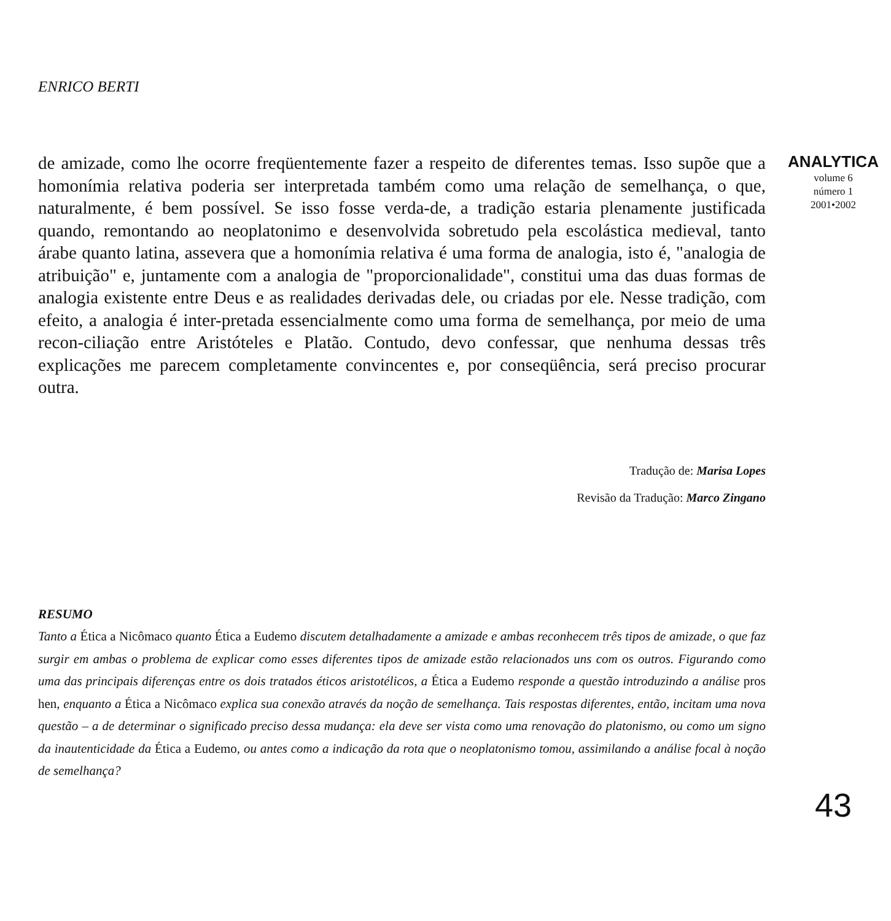ENRICO BERTI
de amizade, como lhe ocorre freqüentemente fazer a respeito de diferentes temas. Isso supõe que a homonímia relativa poderia ser interpretada também como uma relação de semelhança, o que, naturalmente, é bem possível. Se isso fosse verda-de, a tradição estaria plenamente justificada quando, remontando ao neoplatonimo e desenvolvida sobretudo pela escolástica medieval, tanto árabe quanto latina, assevera que a homonímia relativa é uma forma de analogia, isto é, "analogia de atribuição" e, juntamente com a analogia de "proporcionalidade", constitui uma das duas formas de analogia existente entre Deus e as realidades derivadas dele, ou criadas por ele. Nesse tradição, com efeito, a analogia é inter-pretada essencialmente como uma forma de semelhança, por meio de uma recon-ciliação entre Aristóteles e Platão. Contudo, devo confessar, que nenhuma dessas três explicações me parecem completamente convincentes e, por conseqüência, será preciso procurar outra.
Tradução de: Marisa Lopes
Revisão da Tradução: Marco Zingano
RESUMO
Tanto a Ética a Nicômaco quanto Ética a Eudemo discutem detalhadamente a amizade e ambas reconhecem três tipos de amizade, o que faz surgir em ambas o problema de explicar como esses diferentes tipos de amizade estão relacionados uns com os outros. Figurando como uma das principais diferenças entre os dois tratados éticos aristotélicos, a Ética a Eudemo responde a questão introduzindo a análise pros hen, enquanto a Ética a Nicômaco explica sua conexão através da noção de semelhança. Tais respostas diferentes, então, incitam uma nova questão – a de determinar o significado preciso dessa mudança: ela deve ser vista como uma renovação do platonismo, ou como um signo da inautenticidade da Ética a Eudemo, ou antes como a indicação da rota que o neoplatonismo tomou, assimilando a análise focal à noção de semelhança?
ANALYTICA
volume 6
número 1
2001•2002
43